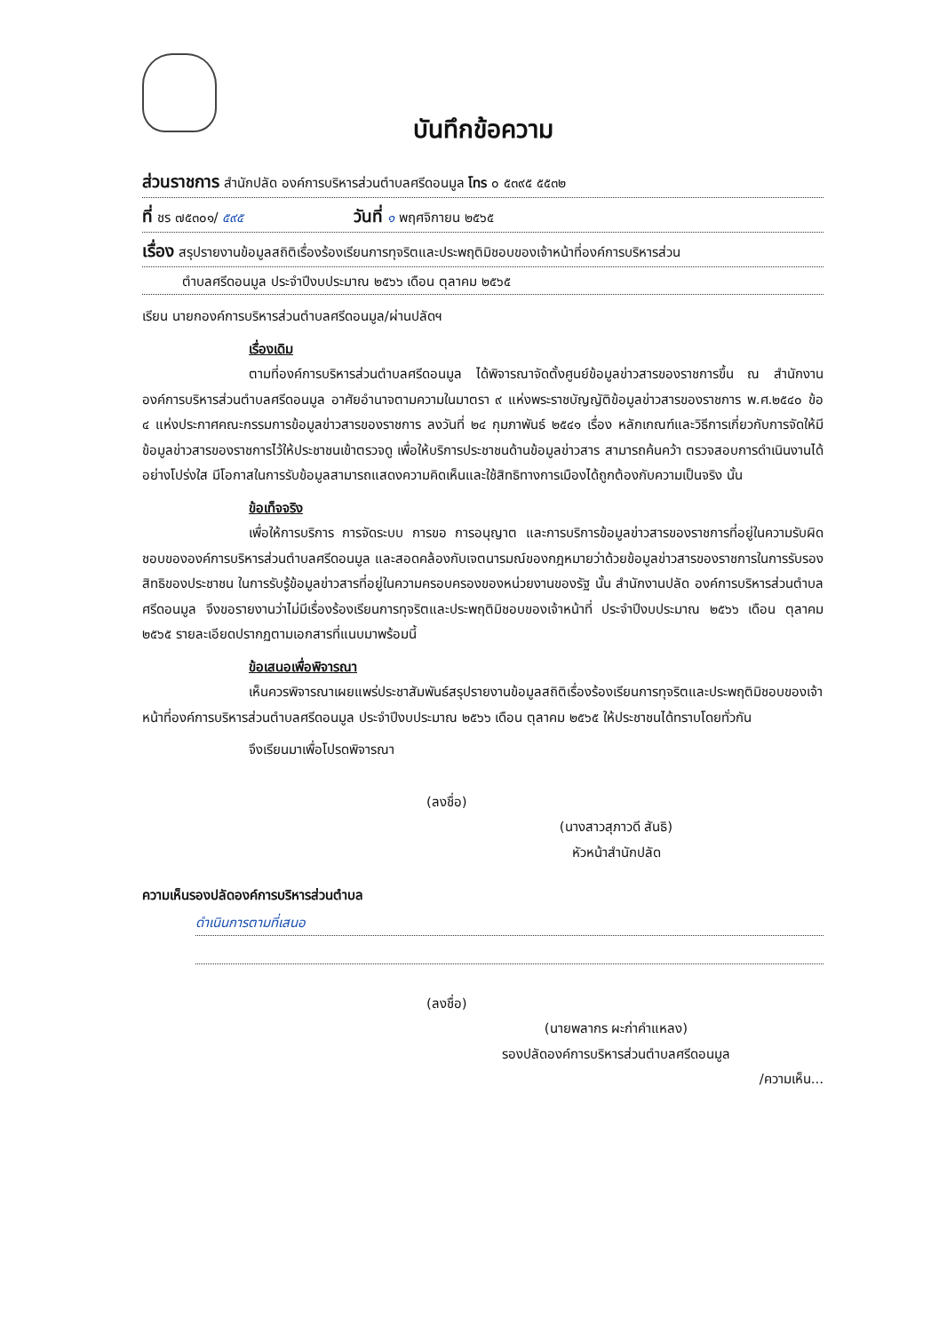บันทึกข้อความ
ส่วนราชการ สำนักปลัด องค์การบริหารส่วนตำบลศรีดอนมูล โทร ๐ ๕๓๙๕ ๕๕๓๒
ที่ ชร ๗๕๓๐๑/ ๕๙๕ วันที่ ๑ พฤศจิกายน ๒๕๖๕
เรื่อง สรุปรายงานข้อมูลสถิติเรื่องร้องเรียนการทุจริตและประพฤติมิชอบของเจ้าหน้าที่องค์การบริหารส่วน
ตำบลศรีดอนมูล ประจำปีงบประมาณ ๒๕๖๖ เดือน ตุลาคม ๒๕๖๕
เรียน นายกองค์การบริหารส่วนตำบลศรีดอนมูล/ผ่านปลัดฯ
เรื่องเดิม
ตามที่องค์การบริหารส่วนตำบลศรีดอนมูล ได้พิจารณาจัดตั้งศูนย์ข้อมูลข่าวสารของราชการขึ้น ณ สำนักงานองค์การบริหารส่วนตำบลศรีดอนมูล อาศัยอำนาจตามความในมาตรา ๙ แห่งพระราชบัญญัติข้อมูลข่าวสารของราชการ พ.ศ.๒๕๔๐ ข้อ ๔ แห่งประกาศคณะกรรมการข้อมูลข่าวสารของราชการ ลงวันที่ ๒๔ กุมภาพันธ์ ๒๕๔๑ เรื่อง หลักเกณฑ์และวิธีการเกี่ยวกับการจัดให้มีข้อมูลข่าวสารของราชการไว้ให้ประชาชนเข้าตรวจดู เพื่อให้บริการประชาชนด้านข้อมูลข่าวสาร สามารถค้นคว้า ตรวจสอบการดำเนินงานได้อย่างโปร่งใส มีโอกาสในการรับข้อมูลสามารถแสดงความคิดเห็นและใช้สิทธิทางการเมืองได้ถูกต้องกับความเป็นจริง นั้น
ข้อเท็จจริง
เพื่อให้การบริการ การจัดระบบ การขอ การอนุญาต และการบริการข้อมูลข่าวสารของราชการที่อยู่ในความรับผิดชอบขององค์การบริหารส่วนตำบลศรีดอนมูล และสอดคล้องกับเจตนารมณ์ของกฎหมายว่าด้วยข้อมูลข่าวสารของราชการในการรับรองสิทธิของประชาชน ในการรับรู้ข้อมูลข่าวสารที่อยู่ในความครอบครองของหน่วยงานของรัฐ นั้น สำนักงานปลัด องค์การบริหารส่วนตำบลศรีดอนมูล จึงขอรายงานว่าไม่มีเรื่องร้องเรียนการทุจริตและประพฤติมิชอบของเจ้าหน้าที่ ประจำปีงบประมาณ ๒๕๖๖ เดือน ตุลาคม ๒๕๖๕ รายละเอียดปรากฏตามเอกสารที่แนบมาพร้อมนี้
ข้อเสนอเพื่อพิจารณา
เห็นควรพิจารณาเผยแพร่ประชาสัมพันธ์สรุปรายงานข้อมูลสถิติเรื่องร้องเรียนการทุจริตและประพฤติมิชอบของเจ้าหน้าที่องค์การบริหารส่วนตำบลศรีดอนมูล ประจำปีงบประมาณ ๒๕๖๖ เดือน ตุลาคม ๒๕๖๕ ให้ประชาชนได้ทราบโดยทั่วกัน
จึงเรียนมาเพื่อโปรดพิจารณา
(ลงชื่อ)
(นางสาวสุภาวดี สันธิ)
หัวหน้าสำนักปลัด
ความเห็นรองปลัดองค์การบริหารส่วนตำบล
ดำเนินการตามที่เสนอ
(ลงชื่อ)
(นายพลากร ผะก่าคำแหลง)
รองปลัดองค์การบริหารส่วนตำบลศรีดอนมูล
/ความเห็น...